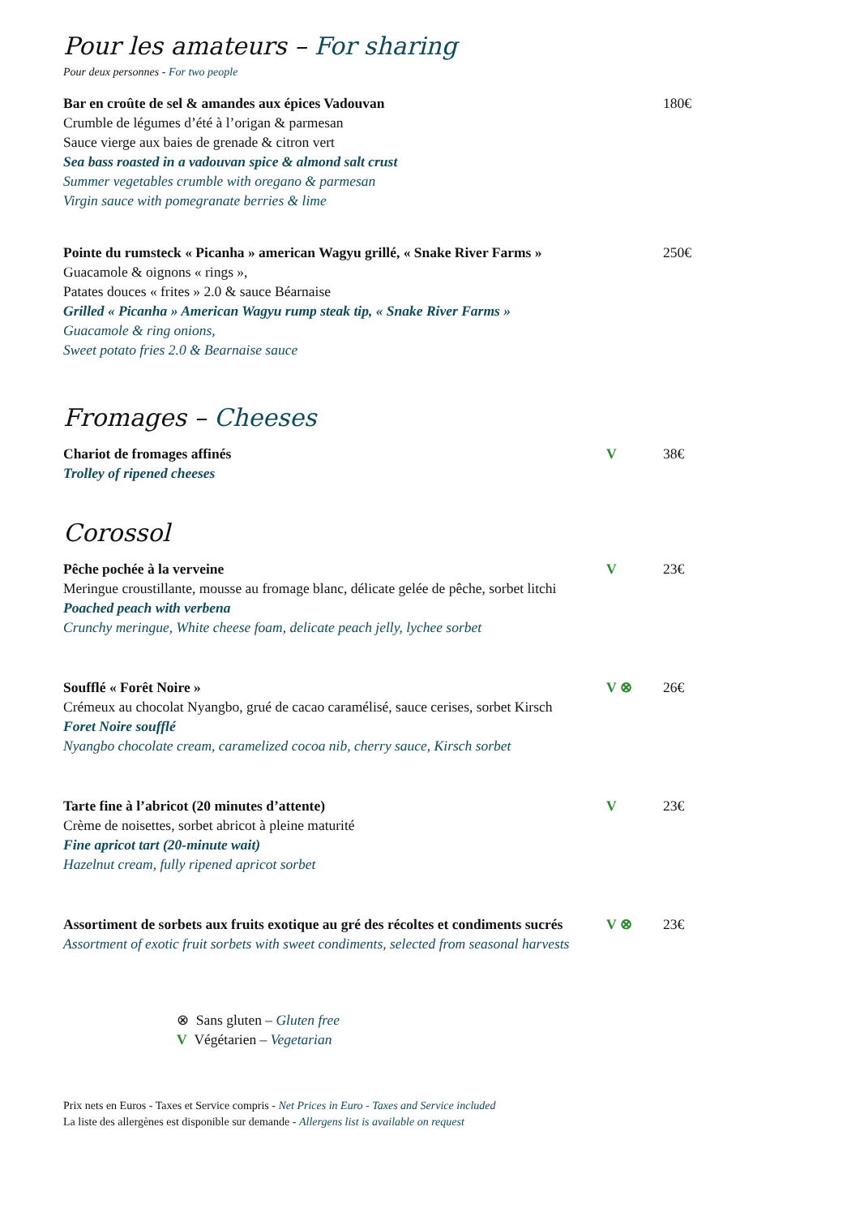Pour les amateurs – For sharing
Pour deux personnes - For two people
Bar en croûte de sel & amandes aux épices Vadouvan
Crumble de légumes d’été à l’origan & parmesan
Sauce vierge aux baies de grenade & citron vert
Sea bass roasted in a vadouvan spice & almond salt crust
Summer vegetables crumble with oregano & parmesan
Virgin sauce with pomegranate berries & lime
180€
Pointe du rumsteck « Picanha » american Wagyu grillé, « Snake River Farms »
Guacamole & oignons « rings »,
Patates douces « frites » 2.0 & sauce Béarnaise
Grilled « Picanha » American Wagyu rump steak tip, « Snake River Farms »
Guacamole & ring onions,
Sweet potato fries 2.0 & Bearnaise sauce
250€
Fromages – Cheeses
Chariot de fromages affinés
Trolley of ripened cheeses
V 38€
Corossol
Pêche pochée à la verveine
Meringue croustillante, mousse au fromage blanc, délicate gelée de pêche, sorbet litchi
Poached peach with verbena
Crunchy meringue, White cheese foam, delicate peach jelly, lychee sorbet
V 23€
Soufflé « Forêt Noire »
Crémeux au chocolat Nyangbo, grué de cacao caramélisé, sauce cerises, sorbet Kirsch
Foret Noire soufflé
Nyangbo chocolate cream, caramelized cocoa nib, cherry sauce, Kirsch sorbet
V ⊗ 26€
Tarte fine à l’abricot (20 minutes d’attente)
Crème de noisettes, sorbet abricot à pleine maturité
Fine apricot tart (20-minute wait)
Hazelnut cream, fully ripened apricot sorbet
V 23€
Assortiment de sorbets aux fruits exotique au gré des récoltes et condiments sucrés
Assortment of exotic fruit sorbets with sweet condiments, selected from seasonal harvests
V ⊗ 23€
⊗ Sans gluten – Gluten free
V Végétarien – Vegetarian
Prix nets en Euros - Taxes et Service compris - Net Prices in Euro - Taxes and Service included
La liste des allergènes est disponible sur demande - Allergens list is available on request